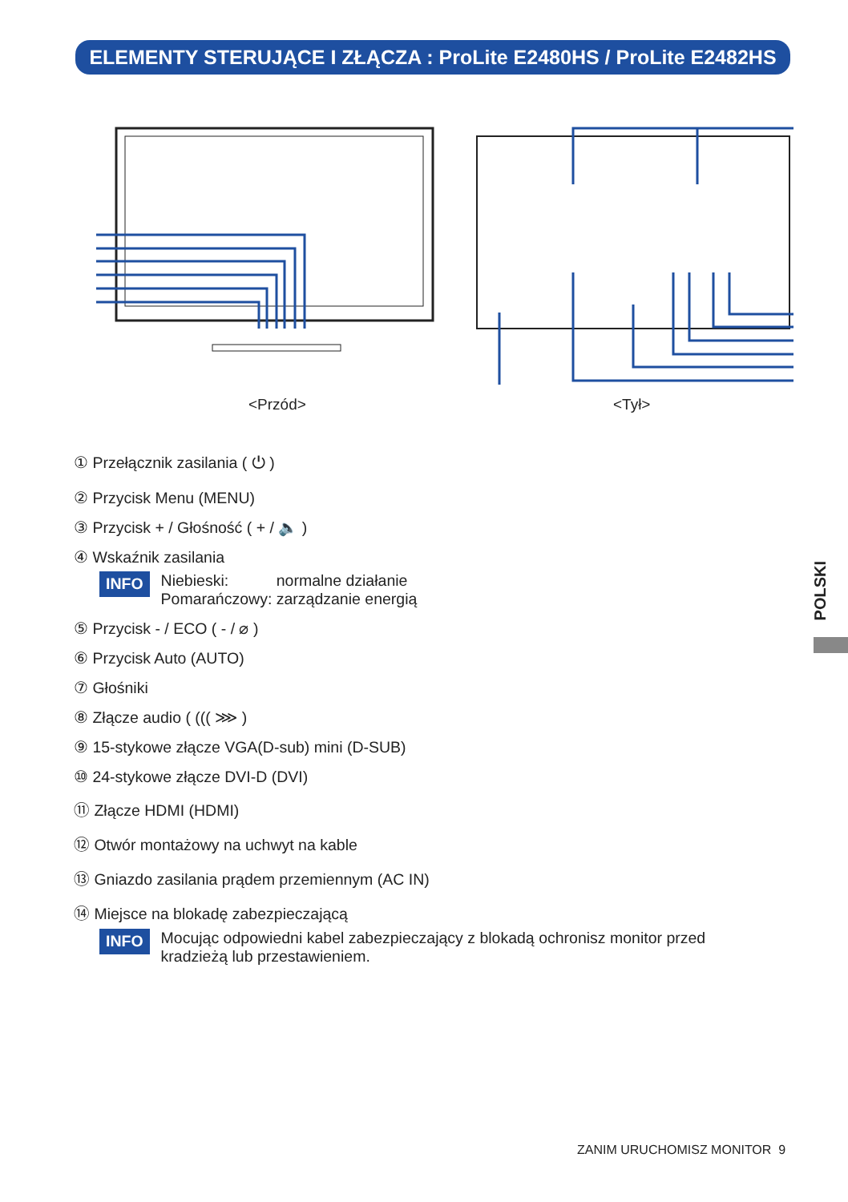ELEMENTY STERUJĄCE I ZŁĄCZA : ProLite E2480HS / ProLite E2482HS
<Przód> <Tył>
① Przełącznik zasilania ( ⏻ )
② Przycisk Menu (MENU)
③ Przycisk + / Głośność ( + / 🔈 )
④ Wskaźnik zasilania
INFO Niebieski: normalne działanie
Pomarańczowy: zarządzanie energią
⑤ Przycisk - / ECO ( - / ⌀ )
⑥ Przycisk Auto (AUTO)
⑦ Głośniki
⑧ Złącze audio ( ((( ⋙ )
⑨ 15-stykowe złącze VGA(D-sub) mini (D-SUB)
⑩ 24-stykowe złącze DVI-D (DVI)
⑪ Złącze HDMI (HDMI)
⑫ Otwór montażowy na uchwyt na kable
⑬ Gniazdo zasilania prądem przemiennym (AC IN)
⑭ Miejsce na blokadę zabezpieczającą
INFO Mocując odpowiedni kabel zabezpieczający z blokadą ochronisz monitor przed kradzieżą lub przestawieniem.
POLSKI
ZANIM URUCHOMISZ MONITOR 9